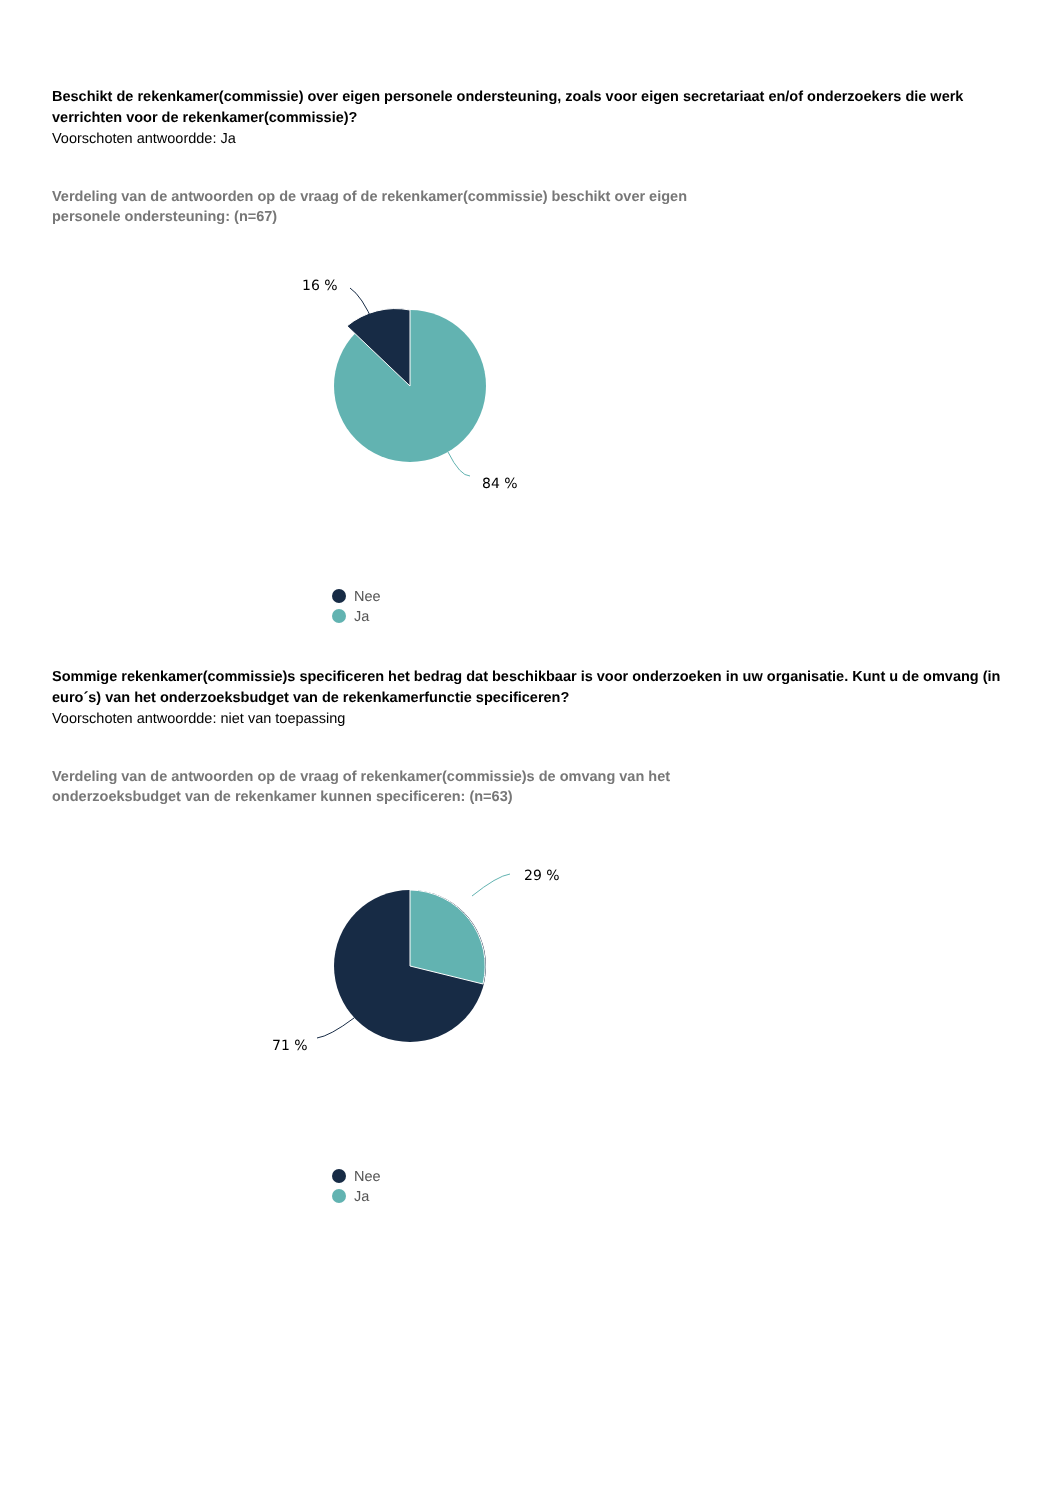Beschikt de rekenkamer(commissie) over eigen personele ondersteuning, zoals voor eigen secretariaat en/of onderzoekers die werk verrichten voor de rekenkamer(commissie)?
Voorschoten antwoordde: Ja
Verdeling van de antwoorden op de vraag of de rekenkamer(commissie) beschikt over eigen personele ondersteuning: (n=67)
16 %
84 %
Nee
Ja
Sommige rekenkamer(commissie)s specificeren het bedrag dat beschikbaar is voor onderzoeken in uw organisatie. Kunt u de omvang (in euro´s) van het onderzoeksbudget van de rekenkamerfunctie specificeren?
Voorschoten antwoordde: niet van toepassing
Verdeling van de antwoorden op de vraag of rekenkamer(commissie)s de omvang van het onderzoeksbudget van de rekenkamer kunnen specificeren: (n=63)
29 %
71 %
Nee
Ja